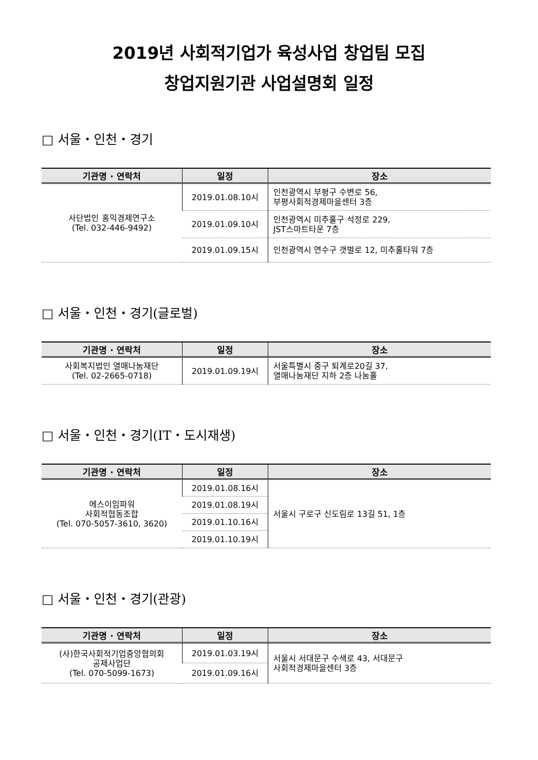2019년 사회적기업가 육성사업 창업팀 모집
창업지원기관 사업설명회 일정
□ 서울・인천・경기
| 기관명 · 연락처 | 일정 | 장소 |
| --- | --- | --- |
| 사단법인 홍익경제연구소 (Tel. 032-446-9492) | 2019.01.08.10시 | 인천광역시 부평구 수변로 56, 부평사회적경제마을센터 3층 |
| | 2019.01.09.10시 | 인천광역시 미추홀구 석정로 229, JST스마트타운 7층 |
| | 2019.01.09.15시 | 인천광역시 연수구 갯벌로 12, 미추홀타워 7층 |
□ 서울・인천・경기(글로벌)
| 기관명 · 연락처 | 일정 | 장소 |
| --- | --- | --- |
| 사회복지법인 열매나눔재단 (Tel. 02-2665-0718) | 2019.01.09.19시 | 서울특별시 중구 퇴계로20길 37, 열매나눔재단 지하 2층 나눔홀 |
□ 서울・인천・경기(IT・도시재생)
| 기관명 · 연락처 | 일정 | 장소 |
| --- | --- | --- |
| 에스이임파워 사회적협동조합 (Tel. 070-5057-3610, 3620) | 2019.01.08.16시 | 서울시 구로구 신도림로 13길 51, 1층 |
| | 2019.01.08.19시 | |
| | 2019.01.10.16시 | |
| | 2019.01.10.19시 | |
□ 서울・인천・경기(관광)
| 기관명 · 연락처 | 일정 | 장소 |
| --- | --- | --- |
| (사)한국사회적기업중앙협의회 공제사업단 (Tel. 070-5099-1673) | 2019.01.03.19시 | 서울시 서대문구 수색로 43, 서대문구 사회적경제마을센터 3층 |
| | 2019.01.09.16시 | |